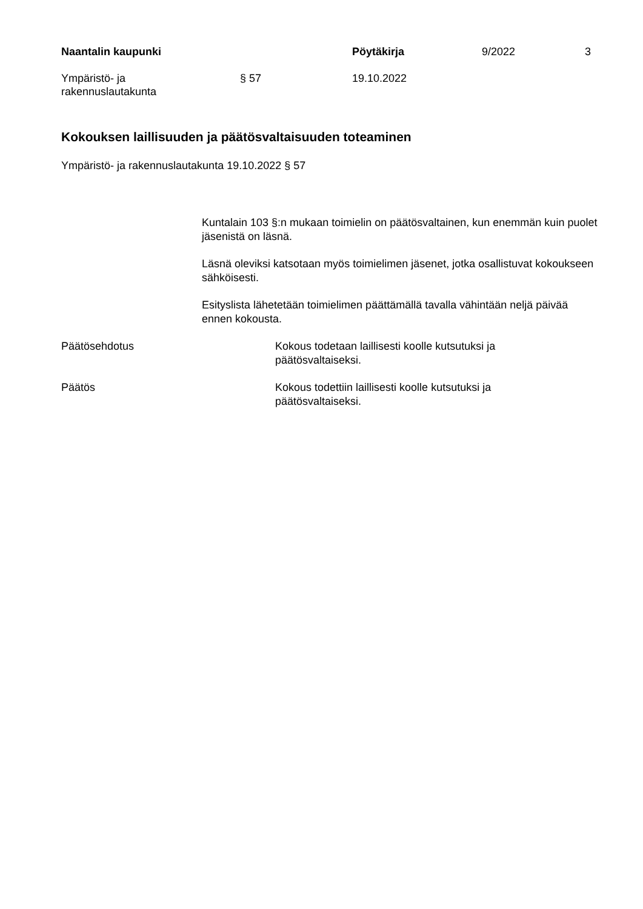Naantalin kaupunki Pöytäkirja 9/2022 3
Ympäristö- ja
rakennuslautakunta
§ 57 19.10.2022
Kokouksen laillisuuden ja päätösvaltaisuuden toteaminen
Ympäristö- ja rakennuslautakunta 19.10.2022 § 57
Kuntalain 103 §:n mukaan toimielin on päätösvaltainen, kun enemmän kuin puolet jäsenistä on läsnä.
Läsnä oleviksi katsotaan myös toimielimen jäsenet, jotka osallistuvat kokoukseen sähköisesti.
Esityslista lähetetään toimielimen päättämällä tavalla vähintään neljä päivää ennen kokousta.
Päätösehdotus Kokous todetaan laillisesti koolle kutsutuksi ja päätösvaltaiseksi.
Päätös Kokous todettiin laillisesti koolle kutsutuksi ja päätösvaltaiseksi.